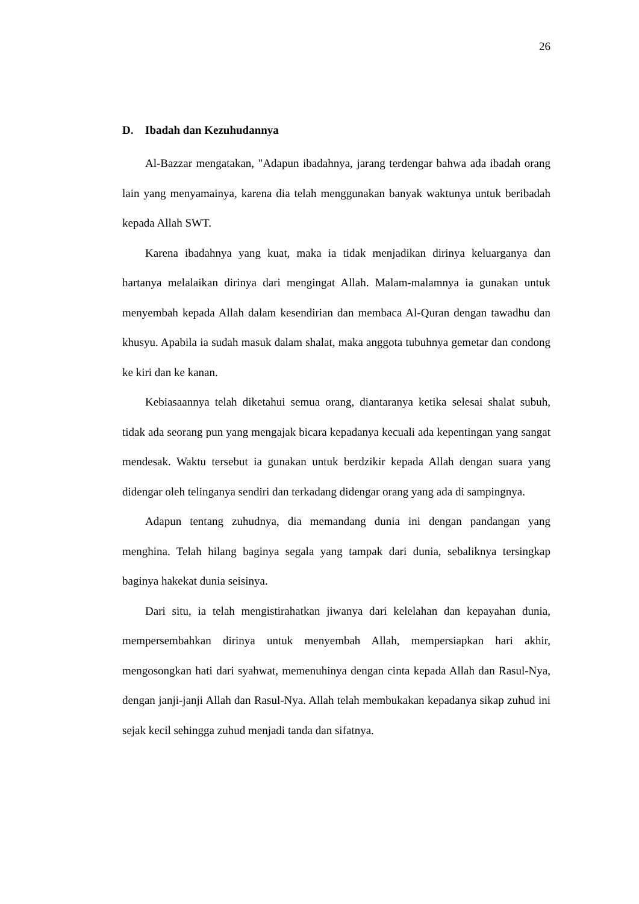26
D. Ibadah dan Kezuhudannya
Al-Bazzar mengatakan, "Adapun ibadahnya, jarang terdengar bahwa ada ibadah orang lain yang menyamainya, karena dia telah menggunakan banyak waktunya untuk beribadah kepada Allah SWT.
Karena ibadahnya yang kuat, maka ia tidak menjadikan dirinya keluarganya dan hartanya melalaikan dirinya dari mengingat Allah. Malam-malamnya ia gunakan untuk menyembah kepada Allah dalam kesendirian dan membaca Al-Quran dengan tawadhu dan khusyu. Apabila ia sudah masuk dalam shalat, maka anggota tubuhnya gemetar dan condong ke kiri dan ke kanan.
Kebiasaannya telah diketahui semua orang, diantaranya ketika selesai shalat subuh, tidak ada seorang pun yang mengajak bicara kepadanya kecuali ada kepentingan yang sangat mendesak. Waktu tersebut ia gunakan untuk berdzikir kepada Allah dengan suara yang didengar oleh telinganya sendiri dan terkadang didengar orang yang ada di sampingnya.
Adapun tentang zuhudnya, dia memandang dunia ini dengan pandangan yang menghina. Telah hilang baginya segala yang tampak dari dunia, sebaliknya tersingkap baginya hakekat dunia seisinya.
Dari situ, ia telah mengistirahatkan jiwanya dari kelelahan dan kepayahan dunia, mempersembahkan dirinya untuk menyembah Allah, mempersiapkan hari akhir, mengosongkan hati dari syahwat, memenuhinya dengan cinta kepada Allah dan Rasul-Nya, dengan janji-janji Allah dan Rasul-Nya. Allah telah membukakan kepadanya sikap zuhud ini sejak kecil sehingga zuhud menjadi tanda dan sifatnya.